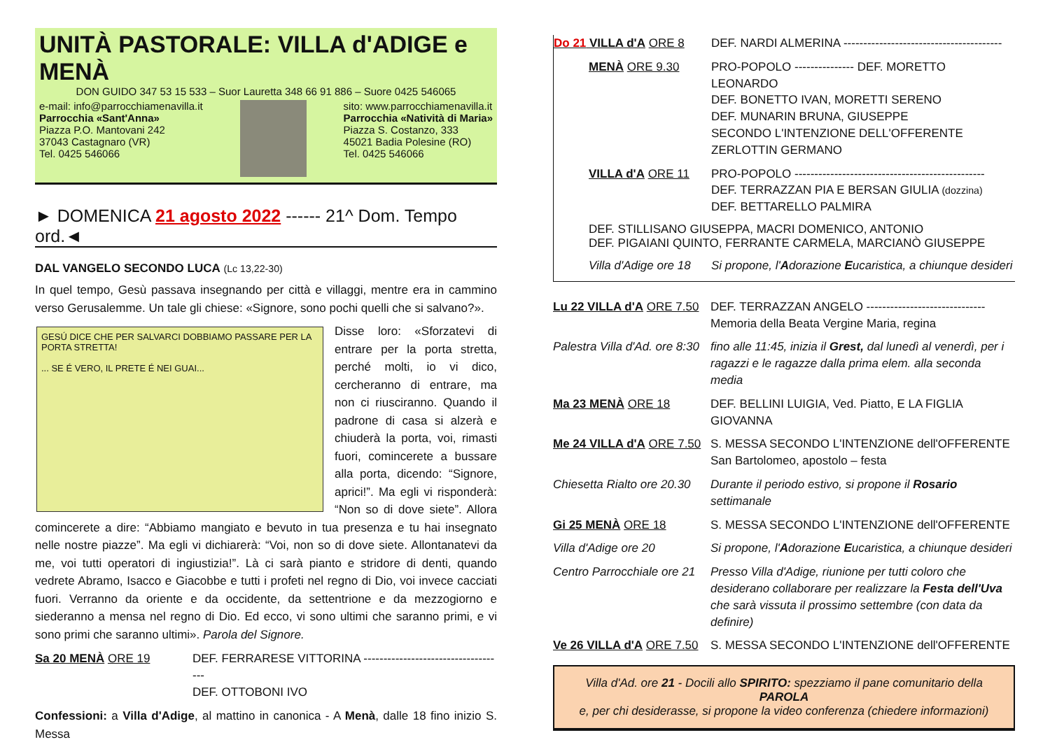UNITÀ PASTORALE: VILLA d'ADIGE e MENÀ
DON GUIDO 347 53 15 533 – Suor Lauretta 348 66 91 886 – Suore 0425 546065
e-mail: info@parrocchiamenavilla.it
Parrocchia «Sant'Anna»
Piazza P.O. Mantovani 242
37043 Castagnaro (VR)
Tel. 0425 546066
sito: www.parrocchiamenavilla.it
Parrocchia «Natività di Maria»
Piazza S. Costanzo, 333
45021 Badia Polesine (RO)
Tel. 0425 546066
► DOMENICA 21 agosto 2022 ------ 21^ Dom. Tempo ord.◄
DAL VANGELO SECONDO LUCA (Lc 13,22-30)
In quel tempo, Gesù passava insegnando per città e villaggi, mentre era in cammino verso Gerusalemme. Un tale gli chiese: «Signore, sono pochi quelli che si salvano?».
GESÚ DICE CHE PER SALVARCI DOBBIAMO PASSARE PER LA PORTA STRETTA!
... SE É VERO, IL PRETE É NEI GUAI...
Disse loro: «Sforzatevi di entrare per la porta stretta, perché molti, io vi dico, cercheranno di entrare, ma non ci riusciranno. Quando il padrone di casa si alzerà e chiuderà la porta, voi, rimasti fuori, comincerete a bussare alla porta, dicendo: “Signore, aprici!”. Ma egli vi risponderà: “Non so di dove siete”. Allora comincerete a dire: “Abbiamo mangiato e bevuto in tua presenza e tu hai insegnato nelle nostre piazze”. Ma egli vi dichiarerà: “Voi, non so di dove siete. Allontanatevi da me, voi tutti operatori di ingiustizia!”. Là ci sarà pianto e stridore di denti, quando vedrete Abramo, Isacco e Giacobbe e tutti i profeti nel regno di Dio, voi invece cacciati fuori. Verranno da oriente e da occidente, da settentrione e da mezzogiorno e siederanno a mensa nel regno di Dio. Ed ecco, vi sono ultimi che saranno primi, e vi sono primi che saranno ultimi». Parola del Signore.
Sa 20 MENÀ ORE 19 DEF. FERRARESE VITTORINA ------------------------------------
DEF. OTTOBONI IVO
Confessioni: a Villa d'Adige, al mattino in canonica - A Menà, dalle 18 fino inizio S. Messa
Do 21 VILLA d'A ORE 8 DEF. NARDI ALMERINA ----------------------------------------
MENÀ ORE 9.30 PRO-POPOLO --------------- DEF. MORETTO LEONARDO
DEF. BONETTO IVAN, MORETTI SERENO
DEF. MUNARIN BRUNA, GIUSEPPE
SECONDO L'INTENZIONE DELL'OFFERENTE
ZERLOTTIN GERMANO
VILLA d'A ORE 11 PRO-POPOLO ------------------------------------------------
DEF. TERRAZZAN PIA E BERSAN GIULIA (dozzina)
DEF. BETTARELLO PALMIRA
DEF. STILLISANO GIUSEPPA, MACRI DOMENICO, ANTONIO
DEF. PIGAIANI QUINTO, FERRANTE CARMELA, MARCIANÒ GIUSEPPE
Villa d'Adige ore 18
Si propone, l'Adorazione Eucaristica, a chiunque desideri
Lu 22 VILLA d'A ORE 7.50
DEF. TERRAZZAN ANGELO ------------------------------
Memoria della Beata Vergine Maria, regina
Palestra Villa d'Ad. ore 8:30
fino alle 11:45, inizia il Grest, dal lunedì al venerdì, per i ragazzi e le ragazze dalla prima elem. alla seconda media
Ma 23 MENÀ ORE 18 DEF. BELLINI LUIGIA, Ved. Piatto, E LA FIGLIA GIOVANNA
Me 24 VILLA d'A ORE 7.50
S. MESSA SECONDO L'INTENZIONE dell'OFFERENTE
San Bartolomeo, apostolo – festa
Chiesetta Rialto ore 20.30
Durante il periodo estivo, si propone il Rosario settimanale
Gi 25 MENÀ ORE 18 S. MESSA SECONDO L'INTENZIONE dell'OFFERENTE
Villa d'Adige ore 20 Si propone, l'Adorazione Eucaristica, a chiunque desideri
Centro Parrocchiale ore 21
Presso Villa d'Adige, riunione per tutti coloro che desiderano collaborare per realizzare la Festa dell'Uva che sarà vissuta il prossimo settembre (con data da definire)
Ve 26 VILLA d'A ORE 7.50
S. MESSA SECONDO L'INTENZIONE dell'OFFERENTE
Villa d'Ad. ore 21 - Docili allo SPIRITO: spezziamo il pane comunitario della PAROLA
e, per chi desiderasse, si propone la video conferenza (chiedere informazioni)